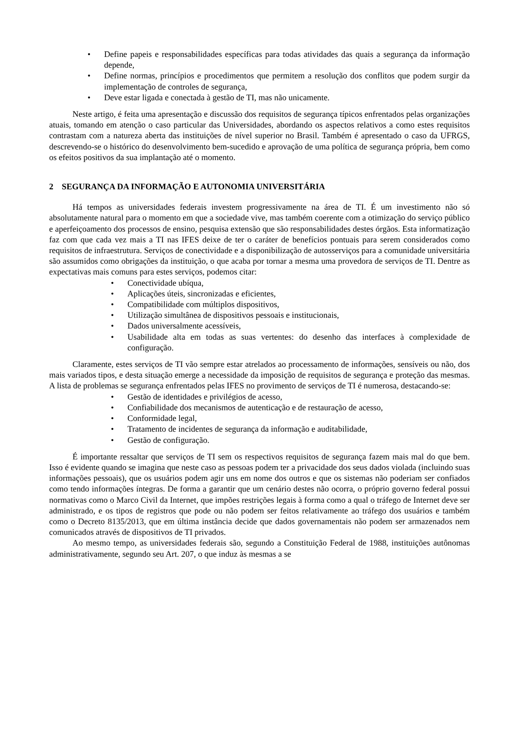• Define papeis e responsabilidades específicas para todas atividades das quais a segurança da informação depende,
• Define normas, princípios e procedimentos que permitem a resolução dos conflitos que podem surgir da implementação de controles de segurança,
• Deve estar ligada e conectada à gestão de TI, mas não unicamente.
Neste artigo, é feita uma apresentação e discussão dos requisitos de segurança típicos enfrentados pelas organizações atuais, tomando em atenção o caso particular das Universidades, abordando os aspectos relativos a como estes requisitos contrastam com a natureza aberta das instituições de nível superior no Brasil. Também é apresentado o caso da UFRGS, descrevendo-se o histórico do desenvolvimento bem-sucedido e aprovação de uma política de segurança própria, bem como os efeitos positivos da sua implantação até o momento.
2 SEGURANÇA DA INFORMAÇÃO E AUTONOMIA UNIVERSITÁRIA
Há tempos as universidades federais investem progressivamente na área de TI. É um investimento não só absolutamente natural para o momento em que a sociedade vive, mas também coerente com a otimização do serviço público e aperfeiçoamento dos processos de ensino, pesquisa extensão que são responsabilidades destes órgãos. Esta informatização faz com que cada vez mais a TI nas IFES deixe de ter o caráter de benefícios pontuais para serem considerados como requisitos de infraestrutura. Serviços de conectividade e a disponibilização de autosserviços para a comunidade universitária são assumidos como obrigações da instituição, o que acaba por tornar a mesma uma provedora de serviços de TI. Dentre as expectativas mais comuns para estes serviços, podemos citar:
• Conectividade ubíqua,
• Aplicações úteis, sincronizadas e eficientes,
• Compatibilidade com múltiplos dispositivos,
• Utilização simultânea de dispositivos pessoais e institucionais,
• Dados universalmente acessíveis,
• Usabilidade alta em todas as suas vertentes: do desenho das interfaces à complexidade de configuração.
Claramente, estes serviços de TI vão sempre estar atrelados ao processamento de informações, sensíveis ou não, dos mais variados tipos, e desta situação emerge a necessidade da imposição de requisitos de segurança e proteção das mesmas. A lista de problemas se segurança enfrentados pelas IFES no provimento de serviços de TI é numerosa, destacando-se:
• Gestão de identidades e privilégios de acesso,
• Confiabilidade dos mecanismos de autenticação e de restauração de acesso,
• Conformidade legal,
• Tratamento de incidentes de segurança da informação e auditabilidade,
• Gestão de configuração.
É importante ressaltar que serviços de TI sem os respectivos requisitos de segurança fazem mais mal do que bem. Isso é evidente quando se imagina que neste caso as pessoas podem ter a privacidade dos seus dados violada (incluindo suas informações pessoais), que os usuários podem agir uns em nome dos outros e que os sistemas não poderiam ser confiados como tendo informações íntegras. De forma a garantir que um cenário destes não ocorra, o próprio governo federal possui normativas como o Marco Civil da Internet, que impões restrições legais à forma como a qual o tráfego de Internet deve ser administrado, e os tipos de registros que pode ou não podem ser feitos relativamente ao tráfego dos usuários e também como o Decreto 8135/2013, que em última instância decide que dados governamentais não podem ser armazenados nem comunicados através de dispositivos de TI privados.
Ao mesmo tempo, as universidades federais são, segundo a Constituição Federal de 1988, instituições autônomas administrativamente, segundo seu Art. 207, o que induz às mesmas a se